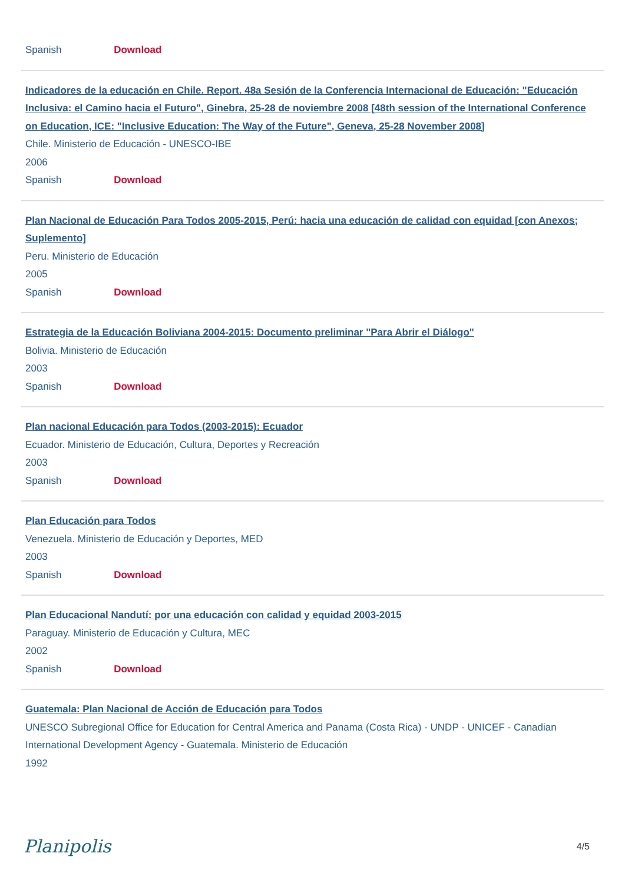Spanish Download
Indicadores de la educación en Chile. Report. 48a Sesión de la Conferencia Internacional de Educación: "Educación Inclusiva: el Camino hacia el Futuro", Ginebra, 25-28 de noviembre 2008 [48th session of the International Conference on Education, ICE: "Inclusive Education: The Way of the Future", Geneva, 25-28 November 2008]
Chile. Ministerio de Educación - UNESCO-IBE
2006
Spanish Download
Plan Nacional de Educación Para Todos 2005-2015, Perú: hacia una educación de calidad con equidad [con Anexos; Suplemento]
Peru. Ministerio de Educación
2005
Spanish Download
Estrategia de la Educación Boliviana 2004-2015: Documento preliminar "Para Abrir el Diálogo"
Bolivia. Ministerio de Educación
2003
Spanish Download
Plan nacional Educación para Todos (2003-2015): Ecuador
Ecuador. Ministerio de Educación, Cultura, Deportes y Recreación
2003
Spanish Download
Plan Educación para Todos
Venezuela. Ministerio de Educación y Deportes, MED
2003
Spanish Download
Plan Educacional Nandutí: por una educación con calidad y equidad 2003-2015
Paraguay. Ministerio de Educación y Cultura, MEC
2002
Spanish Download
Guatemala: Plan Nacional de Acción de Educación para Todos
UNESCO Subregional Office for Education for Central America and Panama (Costa Rica) - UNDP - UNICEF - Canadian International Development Agency - Guatemala. Ministerio de Educación
1992
Planipolis 4/5